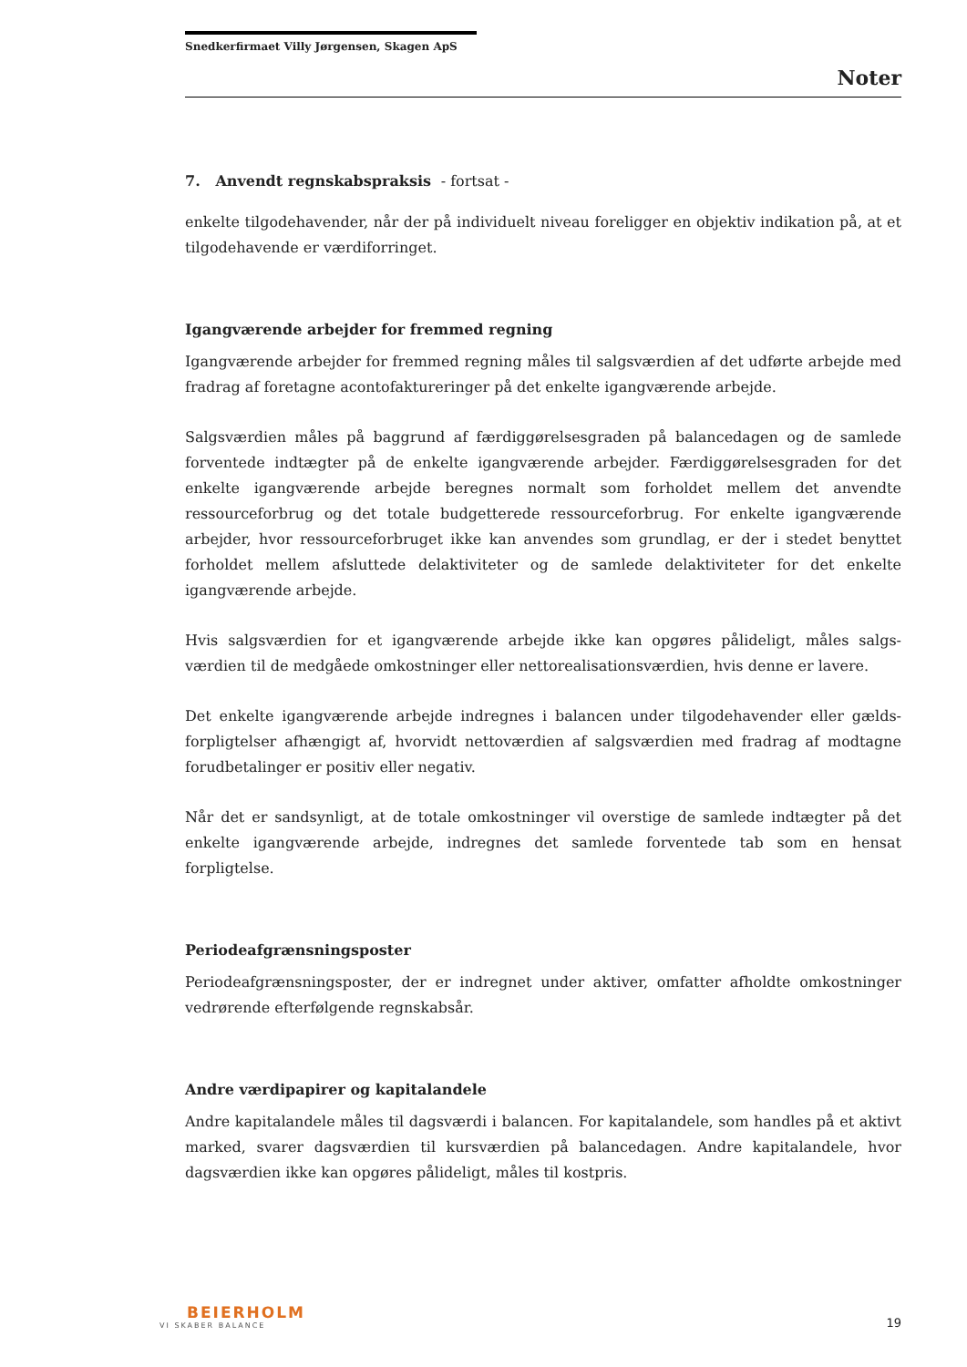Snedkerfirmaet Villy Jørgensen, Skagen ApS
Noter
7. Anvendt regnskabspraksis - fortsat -
enkelte tilgodehavender, når der på individuelt niveau foreligger en objektiv indikation på, at et tilgodehavende er værdiforringet.
Igangværende arbejder for fremmed regning
Igangværende arbejder for fremmed regning måles til salgsværdien af det udførte arbejde med fradrag af foretagne acontofaktureringer på det enkelte igangværende arbejde.
Salgsværdien måles på baggrund af færdiggørelsesgraden på balancedagen og de samlede forventede indtægter på de enkelte igangværende arbejder. Færdiggørelsesgraden for det enkelte igangværende arbejde beregnes normalt som forholdet mellem det anvendte ressourceforbrug og det totale budgetterede ressourceforbrug. For enkelte igangværende arbejder, hvor ressourceforbruget ikke kan anvendes som grundlag, er der i stedet benyttet forholdet mellem afsluttede delaktiviteter og de samlede delaktiviteter for det enkelte igangværende arbejde.
Hvis salgsværdien for et igangværende arbejde ikke kan opgøres pålideligt, måles salgs-værdien til de medgåede omkostninger eller nettorealisationsværdien, hvis denne er lavere.
Det enkelte igangværende arbejde indregnes i balancen under tilgodehavender eller gælds-forpligtelser afhængigt af, hvorvidt nettoværdien af salgsværdien med fradrag af modtagne forudbetalinger er positiv eller negativ.
Når det er sandsynligt, at de totale omkostninger vil overstige de samlede indtægter på det enkelte igangværende arbejde, indregnes det samlede forventede tab som en hensat forpligtelse.
Periodeafgrænsningsposter
Periodeafgrænsningsposter, der er indregnet under aktiver, omfatter afholdte omkostninger vedrørende efterfølgende regnskabsår.
Andre værdipapirer og kapitalandele
Andre kapitalandele måles til dagsværdi i balancen. For kapitalandele, som handles på et aktivt marked, svarer dagsværdien til kursværdien på balancedagen. Andre kapitalandele, hvor dagsværdien ikke kan opgøres pålideligt, måles til kostpris.
BEIERHOLM
VI SKABER BALANCE
19